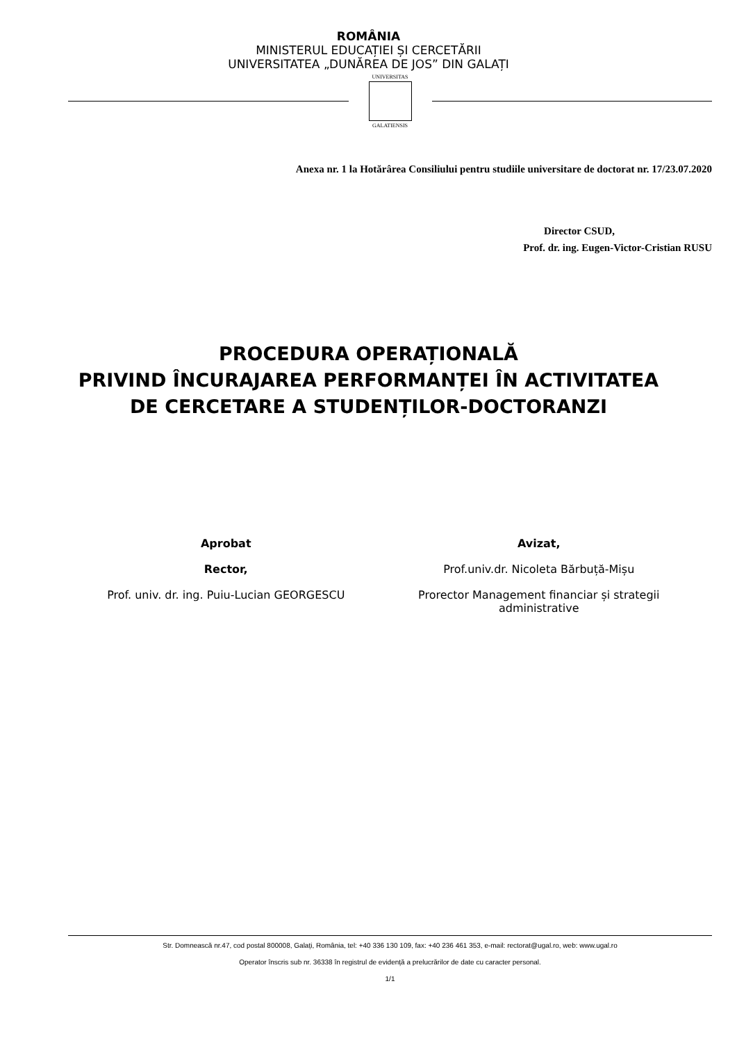ROMÂNIA
MINISTERUL EDUCAȚIEI ȘI CERCETĂRII
UNIVERSITATEA „DUNĂREA DE JOS” DIN GALAȚI
UNIVERSITAS
GALATIENSIS
Anexa nr. 1 la Hotărârea Consiliului pentru studiile universitare de doctorat nr. 17/23.07.2020
Director CSUD,
Prof. dr. ing. Eugen-Victor-Cristian RUSU
PROCEDURA OPERAȚIONALĂ
PRIVIND ÎNCURAJAREA PERFORMANȚEI ÎN ACTIVITATEA DE CERCETARE A STUDENȚILOR-DOCTORANZI
Aprobat
Rector,
Prof. univ. dr. ing. Puiu-Lucian GEORGESCU
Avizat,
Prof.univ.dr. Nicoleta Bărbuță-Mișu
Prorector Management financiar și strategii administrative
Str. Domnească nr.47, cod postal 800008, Galați, România, tel: +40 336 130 109, fax: +40 236 461 353, e-mail: rectorat@ugal.ro, web: www.ugal.ro
Operator înscris sub nr. 36338 în registrul de evidență a prelucrărilor de date cu caracter personal.
1/1